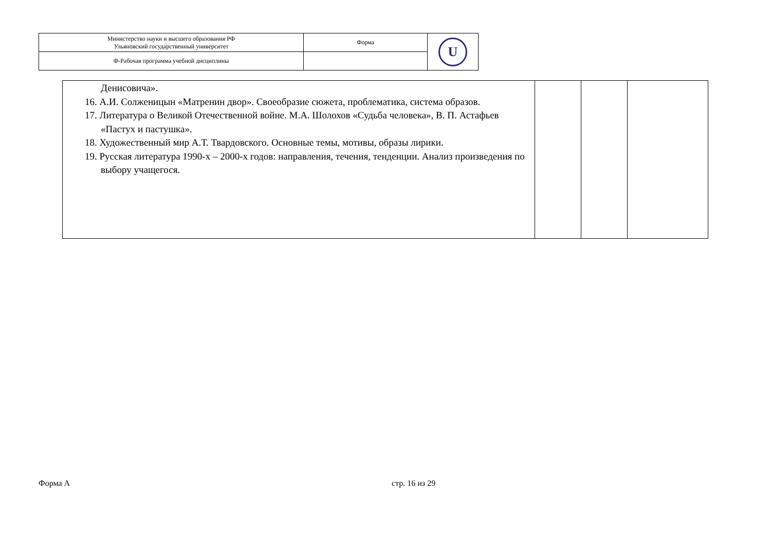| Министерство науки и высшего образования РФ Ульяновский государственный университет | Форма | U |
| Ф-Рабочая программа учебной дисциплины | | |
| Денисовича». 16. А.И. Солженицын «Матренин двор». Своеобразие сюжета, проблематика, система образов. 17. Литература о Великой Отечественной войне. М.А. Шолохов «Судьба человека», В. П. Астафьев «Пастух и пастушка». 18. Художественный мир А.Т. Твардовского. Основные темы, мотивы, образы лирики. 19. Русская литература 1990-х – 2000-х годов: направления, течения, тенденции. Анализ произведения по выбору учащегося. | | | |
Форма А стр. 16 из 29